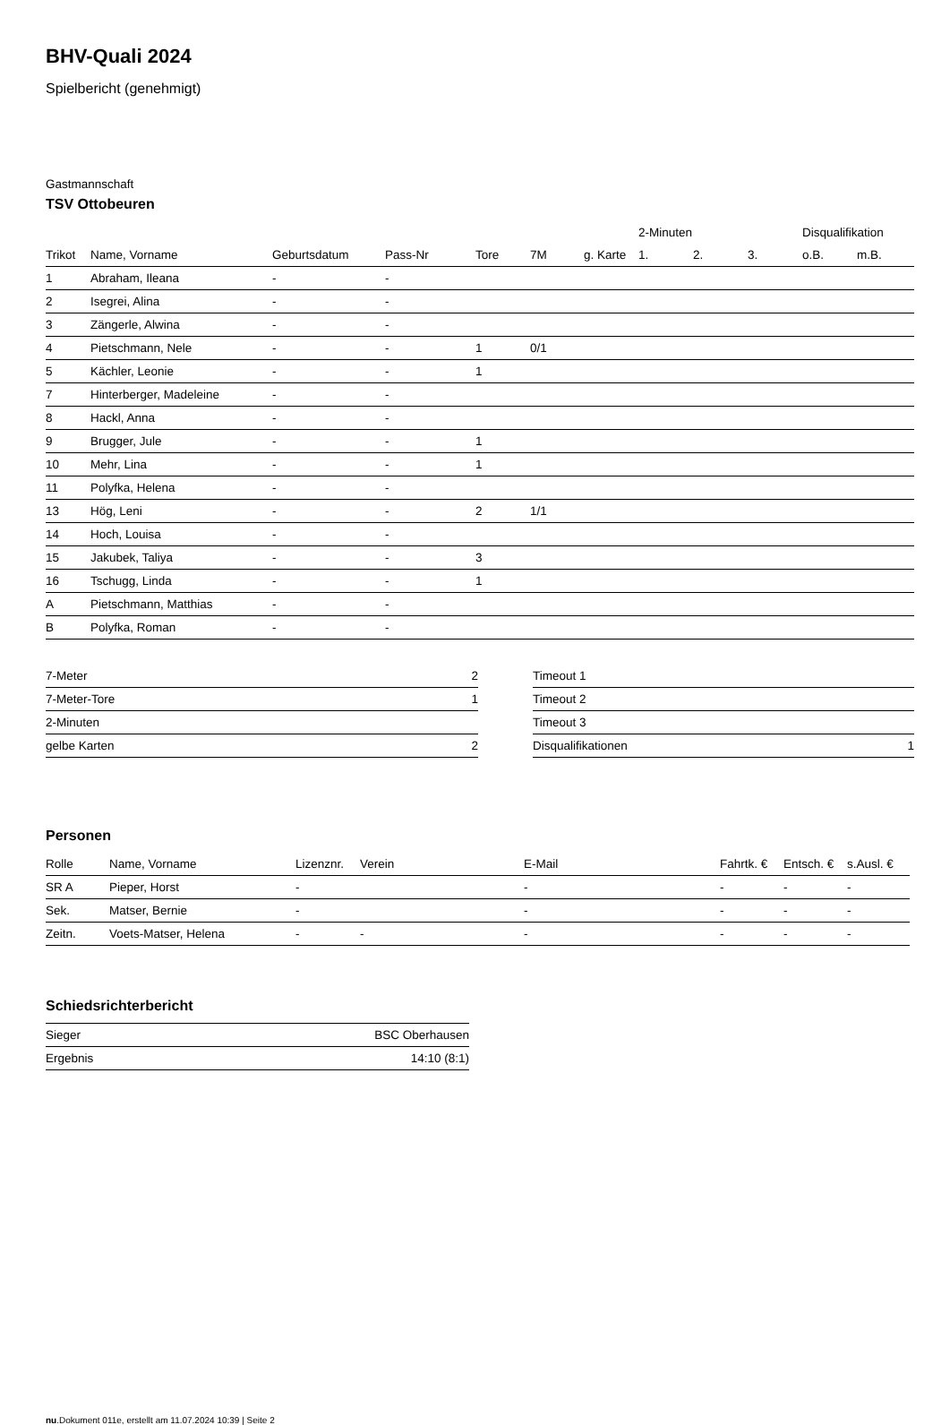BHV-Quali 2024
Spielbericht (genehmigt)
Gastmannschaft
TSV Ottobeuren
| | | | | | | | 2-Minuten | | | Disqualifikation | |
| --- | --- | --- | --- | --- | --- | --- | --- | --- | --- | --- | --- |
| Trikot | Name, Vorname | Geburtsdatum | Pass-Nr | Tore | 7M | g. Karte | 1. | 2. | 3. | o.B. | m.B. |
| 1 | Abraham, Ileana | - | - | | | | | | | | |
| 2 | Isegrei, Alina | - | - | | | | | | | | |
| 3 | Zängerle, Alwina | - | - | | | | | | | | |
| 4 | Pietschmann, Nele | - | - | 1 | 0/1 | | | | | | |
| 5 | Kächler, Leonie | - | - | 1 | | | | | | | |
| 7 | Hinterberger, Madeleine | - | - | | | | | | | | |
| 8 | Hackl, Anna | - | - | | | | | | | | |
| 9 | Brugger, Jule | - | - | 1 | | | | | | | |
| 10 | Mehr, Lina | - | - | 1 | | | | | | | |
| 11 | Polyfka, Helena | - | - | | | | | | | | |
| 13 | Hög, Leni | - | - | 2 | 1/1 | | | | | | |
| 14 | Hoch, Louisa | - | - | | | | | | | | |
| 15 | Jakubek, Taliya | - | - | 3 | | | | | | | |
| 16 | Tschugg, Linda | - | - | 1 | | | | | | | |
| A | Pietschmann, Matthias | - | - | | | | | | | | |
| B | Polyfka, Roman | - | - | | | | | | | | |
| 7-Meter | 2 |
| 7-Meter-Tore | 1 |
| 2-Minuten | |
| gelbe Karten | 2 |
| Timeout 1 | |
| Timeout 2 | |
| Timeout 3 | |
| Disqualifikationen | 1 |
Personen
| Rolle | Name, Vorname | Lizenznr. | Verein | E-Mail | Fahrtk. € | Entsch. € | s.Ausl. € |
| --- | --- | --- | --- | --- | --- | --- | --- |
| SR A | Pieper, Horst | - | | - | - | - | - |
| Sek. | Matser, Bernie | - | | - | - | - | - |
| Zeitn. | Voets-Matser, Helena | - | - | - | - | - | - |
Schiedsrichterbericht
| Sieger | BSC Oberhausen |
| Ergebnis | 14:10 (8:1) |
nu.Dokument 011e, erstellt am 11.07.2024 10:39 | Seite 2